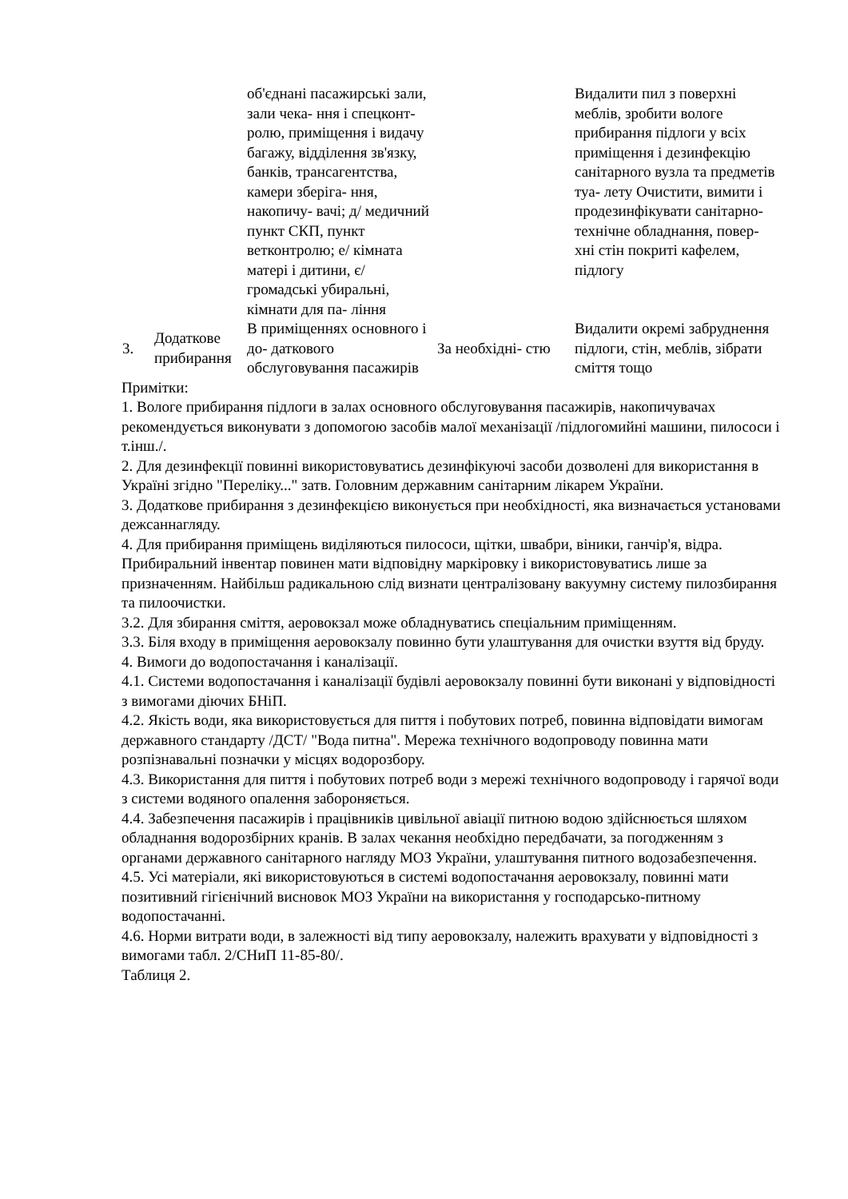| | | об'єднані пасажирські зали, зали чека- ння і спецконт- ролю, приміщення і видачу багажу, відділення зв'язку, банків, трансагентства, камери зберіга- ння, накопичу- вачі; д/ медичний пункт СКП, пункт ветконтролю; е/ кімната матері і дитини, є/ громадські убиральні, кімнати для па- ління | | Видалити пил з поверхні меблів, зробити вологе прибирання підлоги у всіх приміщення і дезинфекцію санітарного вузла та предметів туа- лету Очистити, вимити і продезинфікувати санітарно-технічне обладнання, повер- хні стін покриті кафелем, підлогу |
| 3. | Додаткове прибирання | В приміщеннях основного і до- даткового обслуговування пасажирів | За необхідні- стю | Видалити окремі забруднення підлоги, стін, меблів, зібрати сміття тощо |
Примітки:
1. Вологе прибирання підлоги в залах основного обслуговування пасажирів, накопичувачах рекомендується виконувати з допомогою засобів малої механізації /підлогомийні машини, пилососи і т.інш./.
2. Для дезинфекції повинні використовуватись дезинфікуючі засоби дозволені для використання в Україні згідно "Переліку..." затв. Головним державним санітарним лікарем України.
3. Додаткове прибирання з дезинфекцією виконується при необхідності, яка визначається установами дежсаннагляду.
4. Для прибирання приміщень виділяються пилососи, щітки, швабри, віники, ганчір'я, відра. Прибиральний інвентар повинен мати відповідну маркіровку і використовуватись лише за призначенням. Найбільш радикальною слід визнати централізовану вакуумну систему пилозбирання та пилоочистки.
3.2. Для збирання сміття, аеровокзал може обладнуватись спеціальним приміщенням.
3.3. Біля входу в приміщення аеровокзалу повинно бути улаштування для очистки взуття від бруду.
4. Вимоги до водопостачання і каналізації.
4.1. Системи водопостачання і каналізації будівлі аеровокзалу повинні бути виконані у відповідності з вимогами діючих БНіП.
4.2. Якість води, яка використовується для пиття і побутових потреб, повинна відповідати вимогам державного стандарту /ДСТ/ "Вода питна". Мережа технічного водопроводу повинна мати розпізнавальні позначки у місцях водорозбору.
4.3. Використання для пиття і побутових потреб води з мережі технічного водопроводу і гарячої води з системи водяного опалення забороняється.
4.4. Забезпечення пасажирів і працівників цивільної авіації питною водою здійснюється шляхом обладнання водорозбірних кранів. В залах чекання необхідно передбачати, за погодженням з органами державного санітарного нагляду МОЗ України, улаштування питного водозабезпечення.
4.5. Усі матеріали, які використовуються в системі водопостачання аеровокзалу, повинні мати позитивний гігієнічний висновок МОЗ України на використання у господарсько-питному водопостачанні.
4.6. Норми витрати води, в залежності від типу аеровокзалу, належить врахувати у відповідності з вимогами табл. 2/СНиП 11-85-80/.
Таблиця 2.